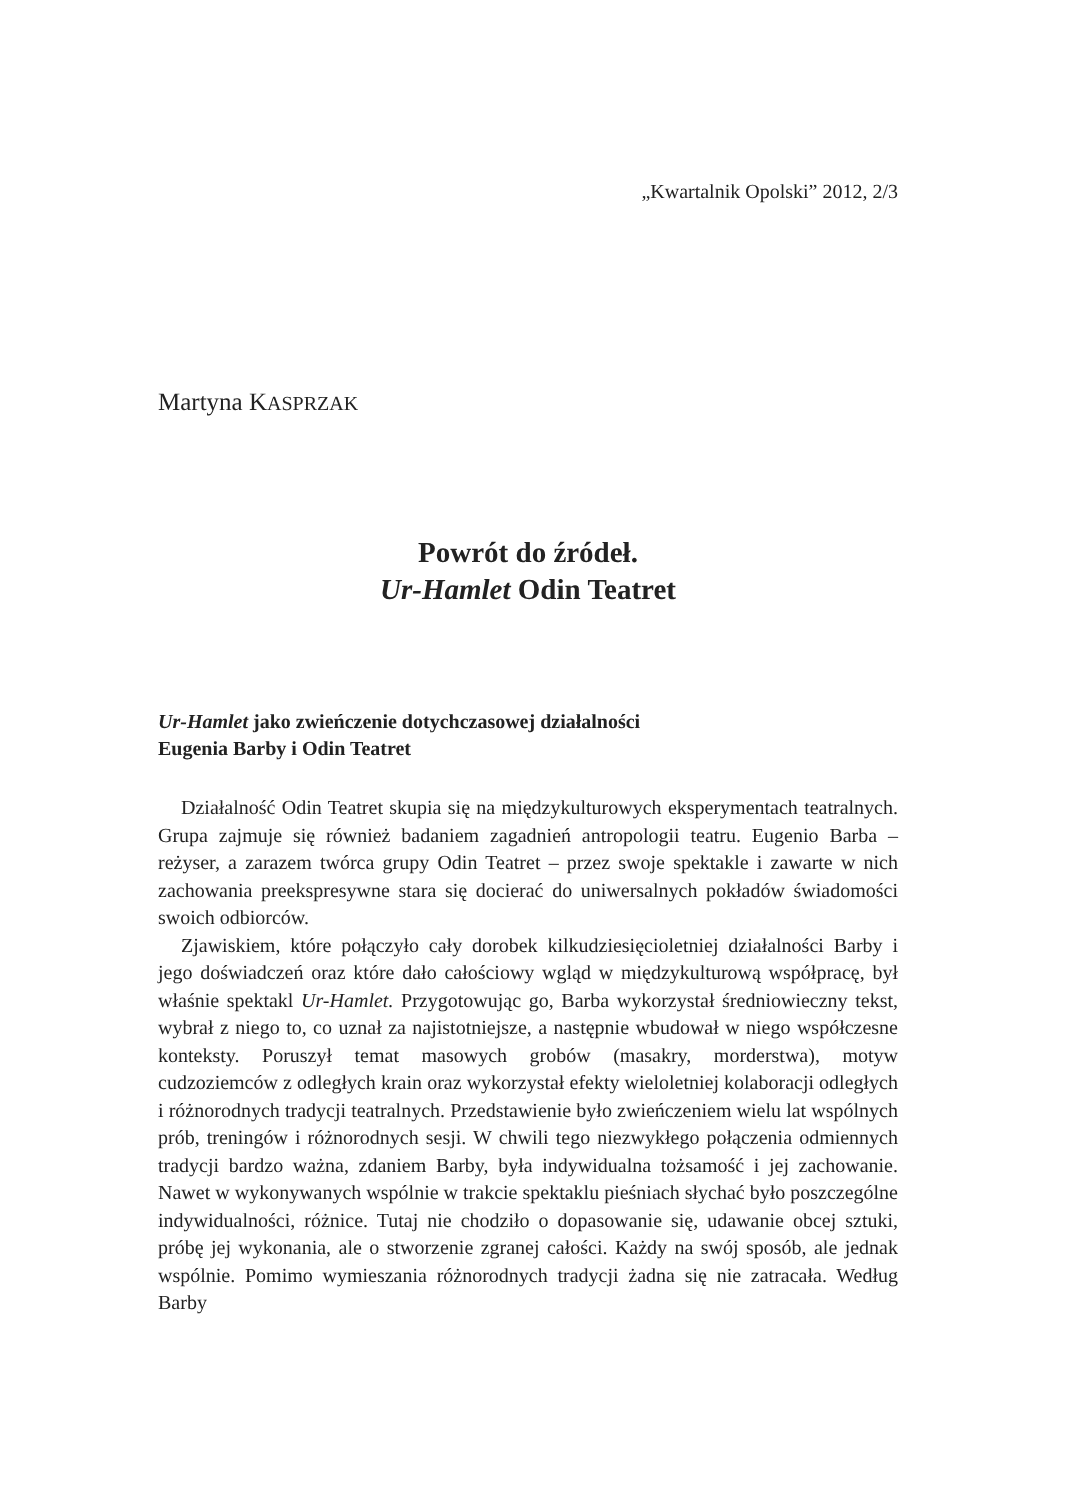„Kwartalnik Opolski” 2012, 2/3
Martyna KASPRZAK
Powrót do źródeł.
Ur-Hamlet Odin Teatret
Ur-Hamlet jako zwieńczenie dotychczasowej działalności
Eugenia Barby i Odin Teatret
Działalność Odin Teatret skupia się na międzykulturowych eksperymentach teatralnych. Grupa zajmuje się również badaniem zagadnień antropologii teatru. Eugenio Barba – reżyser, a zarazem twórca grupy Odin Teatret – przez swoje spektakle i zawarte w nich zachowania preekspresywne stara się docierać do uniwersalnych pokładów świadomości swoich odbiorców.
Zjawiskiem, które połączyło cały dorobek kilkudziesięcioletniej działalności Barby i jego doświadczeń oraz które dało całościowy wgląd w międzykulturową współpracę, był właśnie spektakl Ur-Hamlet. Przygotowując go, Barba wykorzystał średniowieczny tekst, wybrał z niego to, co uznał za najistotniejsze, a następnie wbudował w niego współczesne konteksty. Poruszył temat masowych grobów (masakry, morderstwa), motyw cudzoziemców z odległych krain oraz wykorzystał efekty wieloletniej kolaboracji odległych i różnorodnych tradycji teatralnych. Przedstawienie było zwieńczeniem wielu lat wspólnych prób, treningów i różnorodnych sesji. W chwili tego niezwykłego połączenia odmiennych tradycji bardzo ważna, zdaniem Barby, była indywidualna tożsamość i jej zachowanie. Nawet w wykonywanych wspólnie w trakcie spektaklu pieśniach słychać było poszczególne indywidualności, różnice. Tutaj nie chodziło o dopasowanie się, udawanie obcej sztuki, próbę jej wykonania, ale o stworzenie zgranej całości. Każdy na swój sposób, ale jednak wspólnie. Pomimo wymieszania różnorodnych tradycji żadna się nie zatracała. Według Barby